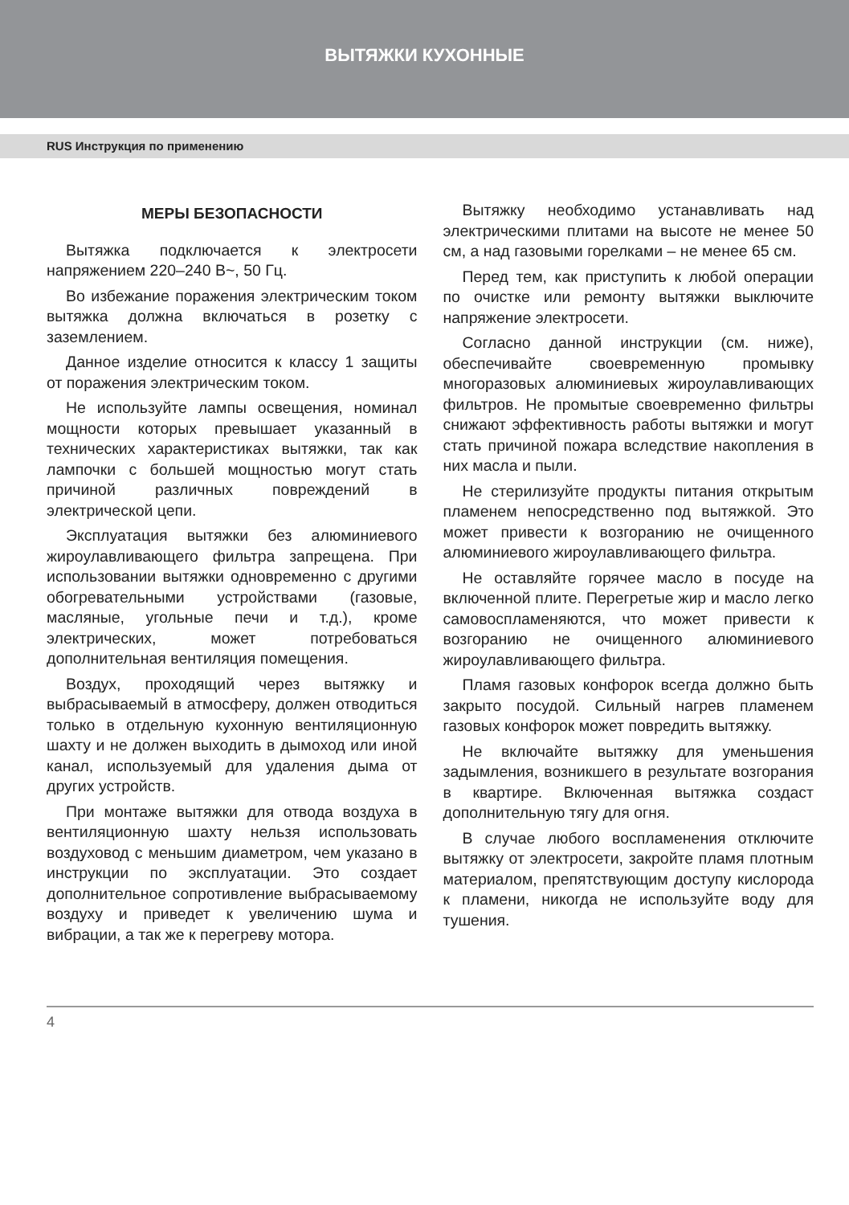ВЫТЯЖКИ КУХОННЫЕ
RUS Инструкция по применению
МЕРЫ БЕЗОПАСНОСТИ
Вытяжка подключается к электросети напряжением 220–240 В~, 50 Гц.
Во избежание поражения электрическим током вытяжка должна включаться в розетку с заземлением.
Данное изделие относится к классу 1 защиты от поражения электрическим током.
Не используйте лампы освещения, номинал мощности которых превышает указанный в технических характеристиках вытяжки, так как лампочки с большей мощностью могут стать причиной различных повреждений в электрической цепи.
Эксплуатация вытяжки без алюминиевого жироулавливающего фильтра запрещена. При использовании вытяжки одновременно с другими обогревательными устройствами (газовые, масляные, угольные печи и т.д.), кроме электрических, может потребоваться дополнительная вентиляция помещения.
Воздух, проходящий через вытяжку и выбрасываемый в атмосферу, должен отводиться только в отдельную кухонную вентиляционную шахту и не должен выходить в дымоход или иной канал, используемый для удаления дыма от других устройств.
При монтаже вытяжки для отвода воздуха в вентиляционную шахту нельзя использовать воздуховод с меньшим диаметром, чем указано в инструкции по эксплуатации. Это создает дополнительное сопротивление выбрасываемому воздуху и приведет к увеличению шума и вибрации, а так же к перегреву мотора.
Вытяжку необходимо устанавливать над электрическими плитами на высоте не менее 50 см, а над газовыми горелками – не менее 65 см.
Перед тем, как приступить к любой операции по очистке или ремонту вытяжки выключите напряжение электросети.
Согласно данной инструкции (см. ниже), обеспечивайте своевременную промывку многоразовых алюминиевых жироулавливающих фильтров. Не промытые своевременно фильтры снижают эффективность работы вытяжки и могут стать причиной пожара вследствие накопления в них масла и пыли.
Не стерилизуйте продукты питания открытым пламенем непосредственно под вытяжкой. Это может привести к возгоранию не очищенного алюминиевого жироулавливающего фильтра.
Не оставляйте горячее масло в посуде на включенной плите. Перегретые жир и масло легко самовоспламеняются, что может привести к возгоранию не очищенного алюминиевого жироулавливающего фильтра.
Пламя газовых конфорок всегда должно быть закрыто посудой. Сильный нагрев пламенем газовых конфорок может повредить вытяжку.
Не включайте вытяжку для уменьшения задымления, возникшего в результате возгорания в квартире. Включенная вытяжка создаст дополнительную тягу для огня.
В случае любого воспламенения отключите вытяжку от электросети, закройте пламя плотным материалом, препятствующим доступу кислорода к пламени, никогда не используйте воду для тушения.
4